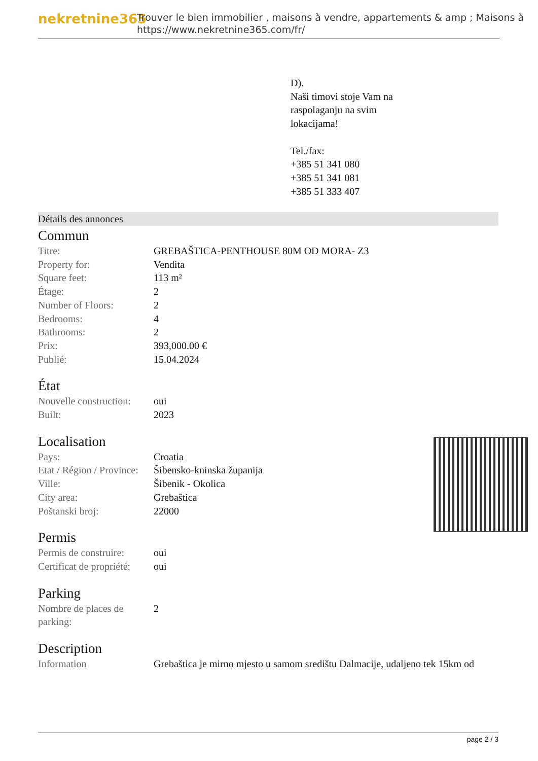nekretnine365
Trouver le bien immobilier , maisons à vendre, appartements & amp ; Maisons à
https://www.nekretnine365.com/fr/
D).
Naši timovi stoje Vam na
raspolaganju na svim
lokacijama!
Tel./fax:
+385 51 341 080
+385 51 341 081
+385 51 333 407
Détails des annonces
Commun
| Titre: | GREBAŠTICA-PENTHOUSE 80M OD MORA- Z3 |
| Property for: | Vendita |
| Square feet: | 113 m² |
| Étage: | 2 |
| Number of Floors: | 2 |
| Bedrooms: | 4 |
| Bathrooms: | 2 |
| Prix: | 393,000.00 € |
| Publié: | 15.04.2024 |
État
| Nouvelle construction: | oui |
| Built: | 2023 |
Localisation
| Pays: | Croatia |
| Etat / Région / Province: | Šibensko-kninska županija |
| Ville: | Šibenik - Okolica |
| City area: | Grebaštica |
| Poštanski broj: | 22000 |
Permis
| Permis de construire: | oui |
| Certificat de propriété: | oui |
Parking
| Nombre de places de parking: | 2 |
Description
| Information | Grebaštica je mirno mjesto u samom središtu Dalmacije, udaljeno tek 15km od |
page 2 / 3